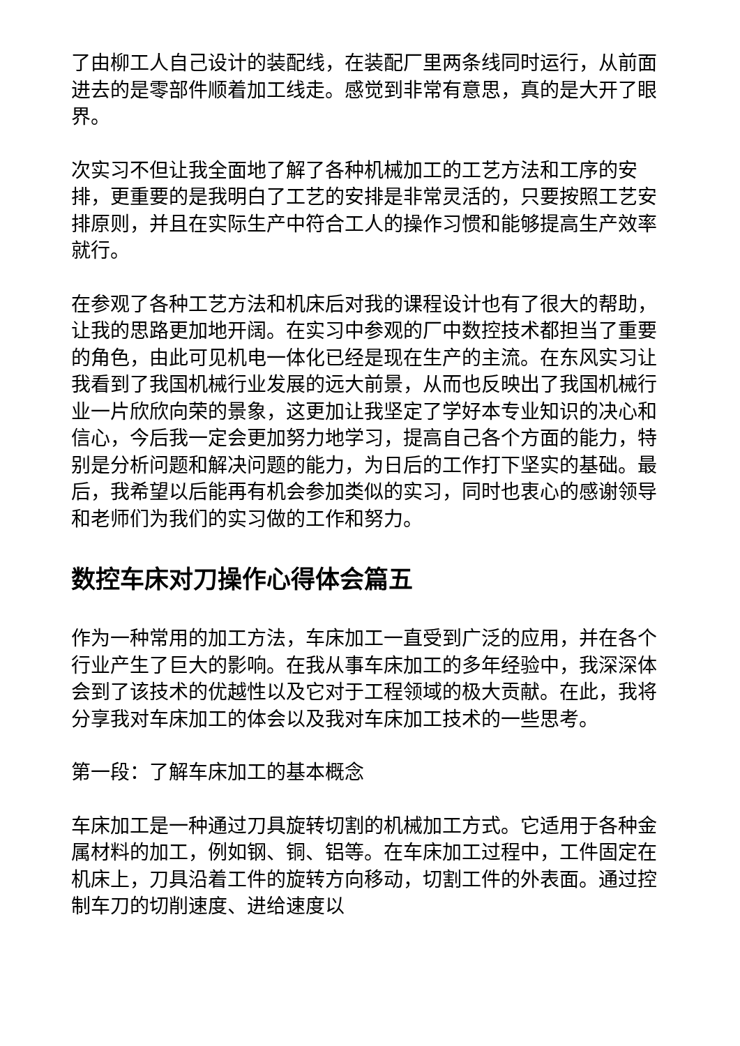了由柳工人自己设计的装配线，在装配厂里两条线同时运行，从前面进去的是零部件顺着加工线走。感觉到非常有意思，真的是大开了眼界。
次实习不但让我全面地了解了各种机械加工的工艺方法和工序的安排，更重要的是我明白了工艺的安排是非常灵活的，只要按照工艺安排原则，并且在实际生产中符合工人的操作习惯和能够提高生产效率就行。
在参观了各种工艺方法和机床后对我的课程设计也有了很大的帮助，让我的思路更加地开阔。在实习中参观的厂中数控技术都担当了重要的角色，由此可见机电一体化已经是现在生产的主流。在东风实习让我看到了我国机械行业发展的远大前景，从而也反映出了我国机械行业一片欣欣向荣的景象，这更加让我坚定了学好本专业知识的决心和信心，今后我一定会更加努力地学习，提高自己各个方面的能力，特别是分析问题和解决问题的能力，为日后的工作打下坚实的基础。最后，我希望以后能再有机会参加类似的实习，同时也衷心的感谢领导和老师们为我们的实习做的工作和努力。
数控车床对刀操作心得体会篇五
作为一种常用的加工方法，车床加工一直受到广泛的应用，并在各个行业产生了巨大的影响。在我从事车床加工的多年经验中，我深深体会到了该技术的优越性以及它对于工程领域的极大贡献。在此，我将分享我对车床加工的体会以及我对车床加工技术的一些思考。
第一段：了解车床加工的基本概念
车床加工是一种通过刀具旋转切割的机械加工方式。它适用于各种金属材料的加工，例如钢、铜、铝等。在车床加工过程中，工件固定在机床上，刀具沿着工件的旋转方向移动，切割工件的外表面。通过控制车刀的切削速度、进给速度以